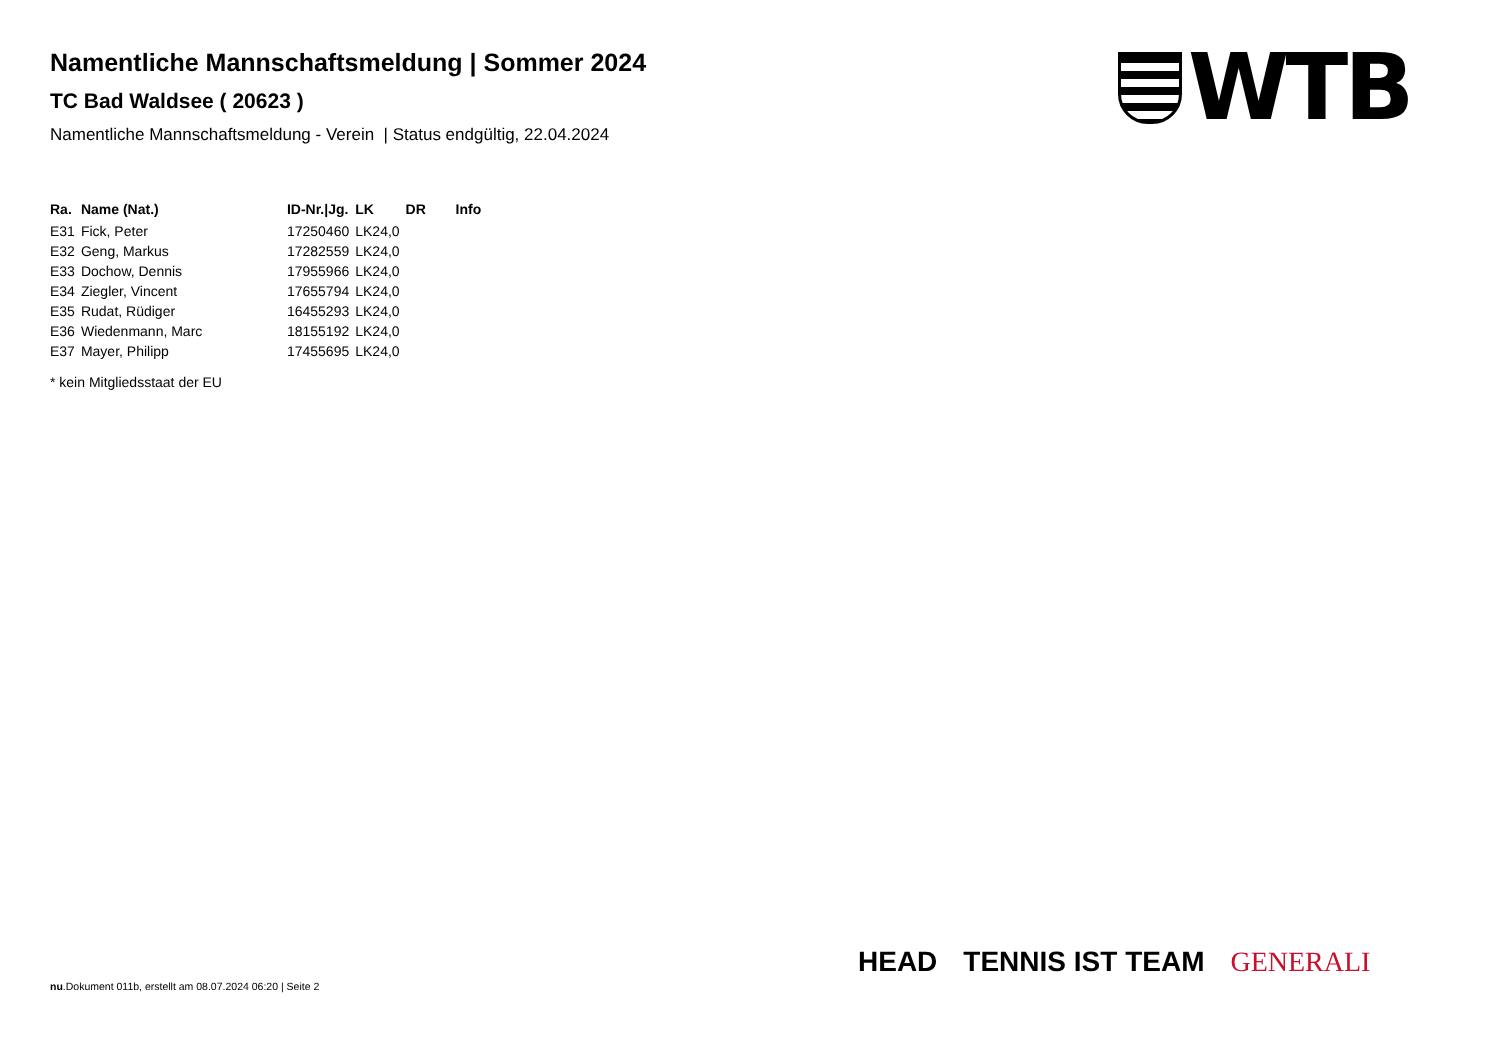Namentliche Mannschaftsmeldung | Sommer 2024
TC Bad Waldsee ( 20623 )
Namentliche Mannschaftsmeldung - Verein | Status endgültig, 22.04.2024
| Ra. | Name (Nat.) | ID-Nr./Jg. | LK | DR | Info |
| --- | --- | --- | --- | --- | --- |
| E31 | Fick, Peter | 17250460 | LK24,0 | | |
| E32 | Geng, Markus | 17282559 | LK24,0 | | |
| E33 | Dochow, Dennis | 17955966 | LK24,0 | | |
| E34 | Ziegler, Vincent | 17655794 | LK24,0 | | |
| E35 | Rudat, Rüdiger | 16455293 | LK24,0 | | |
| E36 | Wiedenmann, Marc | 18155192 | LK24,0 | | |
| E37 | Mayer, Philipp | 17455695 | LK24,0 | | |
* kein Mitgliedsstaat der EU
WTB
HEAD TENNIS IST TEAM GENERALI
nu.Dokument 011b, erstellt am 08.07.2024 06:20 | Seite 2